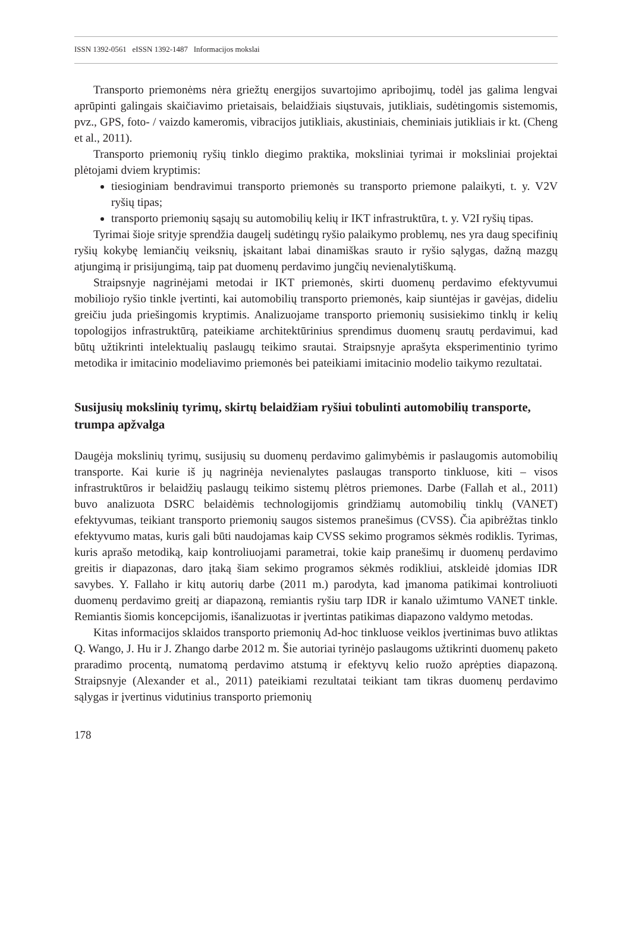ISSN 1392-0561 eISSN 1392-1487 Informacijos mokslai
Transporto priemonėms nėra griežtų energijos suvartojimo apribojimų, todėl jas galima lengvai aprūpinti galingais skaičiavimo prietaisais, belaidžiais siųstuvais, jutikliais, sudėtingomis sistemomis, pvz., GPS, foto- / vaizdo kameromis, vibracijos jutikliais, akustiniais, cheminiais jutikliais ir kt. (Cheng et al., 2011).
Transporto priemonių ryšių tinklo diegimo praktika, moksliniai tyrimai ir moksliniai projektai plėtojami dviem kryptimis:
tiesioginiam bendravimui transporto priemonės su transporto priemone palaikyti, t. y. V2V ryšių tipas;
transporto priemonių sąsajų su automobilių kelių ir IKT infrastruktūra, t. y. V2I ryšių tipas.
Tyrimai šioje srityje sprendžia daugelį sudėtingų ryšio palaikymo problemų, nes yra daug specifinių ryšių kokybę lemiančių veiksnių, įskaitant labai dinamiškas srauto ir ryšio sąlygas, dažną mazgų atjungimą ir prisijungimą, taip pat duomenų perdavimo jungčių nevienalytiškumą.
Straipsnyje nagrinėjami metodai ir IKT priemonės, skirti duomenų perdavimo efektyvumui mobiliojo ryšio tinkle įvertinti, kai automobilių transporto priemonės, kaip siuntėjas ir gavėjas, dideliu greičiu juda priešingomis kryptimis. Analizuojame transporto priemonių susisiekimo tinklų ir kelių topologijos infrastruktūrą, pateikiame architektūrinius sprendimus duomenų srautų perdavimui, kad būtų užtikrinti intelektualių paslaugų teikimo srautai. Straipsnyje aprašyta eksperimentinio tyrimo metodika ir imitacinio modeliavimo priemonės bei pateikiami imitacinio modelio taikymo rezultatai.
Susijusių mokslinių tyrimų, skirtų belaidžiam ryšiui tobulinti automobilių transporte, trumpa apžvalga
Daugėja mokslinių tyrimų, susijusių su duomenų perdavimo galimybėmis ir paslaugomis automobilių transporte. Kai kurie iš jų nagrinėja nevienalytes paslaugas transporto tinkluose, kiti – visos infrastruktūros ir belaidžių paslaugų teikimo sistemų plėtros priemones. Darbe (Fallah et al., 2011) buvo analizuota DSRC belaidėmis technologijomis grindžiamų automobilių tinklų (VANET) efektyvumas, teikiant transporto priemonių saugos sistemos pranešimus (CVSS). Čia apibrėžtas tinklo efektyvumo matas, kuris gali būti naudojamas kaip CVSS sekimo programos sėkmės rodiklis. Tyrimas, kuris aprašo metodiką, kaip kontroliuojami parametrai, tokie kaip pranešimų ir duomenų perdavimo greitis ir diapazonas, daro įtaką šiam sekimo programos sėkmės rodikliui, atskleidė įdomias IDR savybes. Y. Fallaho ir kitų autorių darbe (2011 m.) parodyta, kad įmanoma patikimai kontroliuoti duomenų perdavimo greitį ar diapazoną, remiantis ryšiu tarp IDR ir kanalo užimtumo VANET tinkle. Remiantis šiomis koncepcijomis, išanalizuotas ir įvertintas patikimas diapazono valdymo metodas.
Kitas informacijos sklaidos transporto priemonių Ad-hoc tinkluose veiklos įvertinimas buvo atliktas Q. Wango, J. Hu ir J. Zhango darbe 2012 m. Šie autoriai tyrinėjo paslaugoms užtikrinti duomenų paketo praradimo procentą, numatomą perdavimo atstumą ir efektyvų kelio ruožo aprėpties diapazoną. Straipsnyje (Alexander et al., 2011) pateikiami rezultatai teikiant tam tikras duomenų perdavimo sąlygas ir įvertinus vidutinius transporto priemonių
178